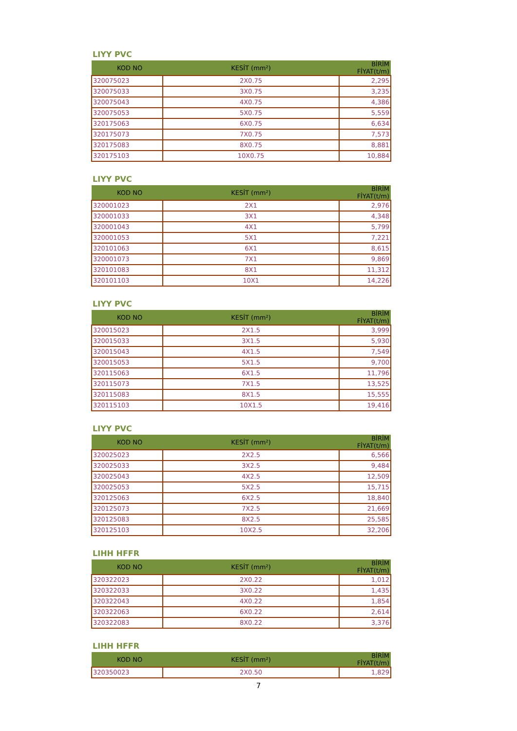LIYY PVC
| KOD NO | KESİT (mm²) | BİRİM FİYAT(t/m) |
| --- | --- | --- |
| 320075023 | 2X0.75 | 2,295 |
| 320075033 | 3X0.75 | 3,235 |
| 320075043 | 4X0.75 | 4,386 |
| 320075053 | 5X0.75 | 5,559 |
| 320175063 | 6X0.75 | 6,634 |
| 320175073 | 7X0.75 | 7,573 |
| 320175083 | 8X0.75 | 8,881 |
| 320175103 | 10X0.75 | 10,884 |
LIYY PVC
| KOD NO | KESİT (mm²) | BİRİM FİYAT(t/m) |
| --- | --- | --- |
| 320001023 | 2X1 | 2,976 |
| 320001033 | 3X1 | 4,348 |
| 320001043 | 4X1 | 5,799 |
| 320001053 | 5X1 | 7,221 |
| 320101063 | 6X1 | 8,615 |
| 320001073 | 7X1 | 9,869 |
| 320101083 | 8X1 | 11,312 |
| 320101103 | 10X1 | 14,226 |
LIYY PVC
| KOD NO | KESİT (mm²) | BİRİM FİYAT(t/m) |
| --- | --- | --- |
| 320015023 | 2X1.5 | 3,999 |
| 320015033 | 3X1.5 | 5,930 |
| 320015043 | 4X1.5 | 7,549 |
| 320015053 | 5X1.5 | 9,700 |
| 320115063 | 6X1.5 | 11,796 |
| 320115073 | 7X1.5 | 13,525 |
| 320115083 | 8X1.5 | 15,555 |
| 320115103 | 10X1.5 | 19,416 |
LIYY PVC
| KOD NO | KESİT (mm²) | BİRİM FİYAT(t/m) |
| --- | --- | --- |
| 320025023 | 2X2.5 | 6,566 |
| 320025033 | 3X2.5 | 9,484 |
| 320025043 | 4X2.5 | 12,509 |
| 320025053 | 5X2.5 | 15,715 |
| 320125063 | 6X2.5 | 18,840 |
| 320125073 | 7X2.5 | 21,669 |
| 320125083 | 8X2.5 | 25,585 |
| 320125103 | 10X2.5 | 32,206 |
LIHH HFFR
| KOD NO | KESİT (mm²) | BİRİM FİYAT(t/m) |
| --- | --- | --- |
| 320322023 | 2X0.22 | 1,012 |
| 320322033 | 3X0.22 | 1,435 |
| 320322043 | 4X0.22 | 1,854 |
| 320322063 | 6X0.22 | 2,614 |
| 320322083 | 8X0.22 | 3,376 |
LIHH HFFR
| KOD NO | KESİT (mm²) | BİRİM FİYAT(t/m) |
| --- | --- | --- |
| 320350023 | 2X0.50 | 1,829 |
7